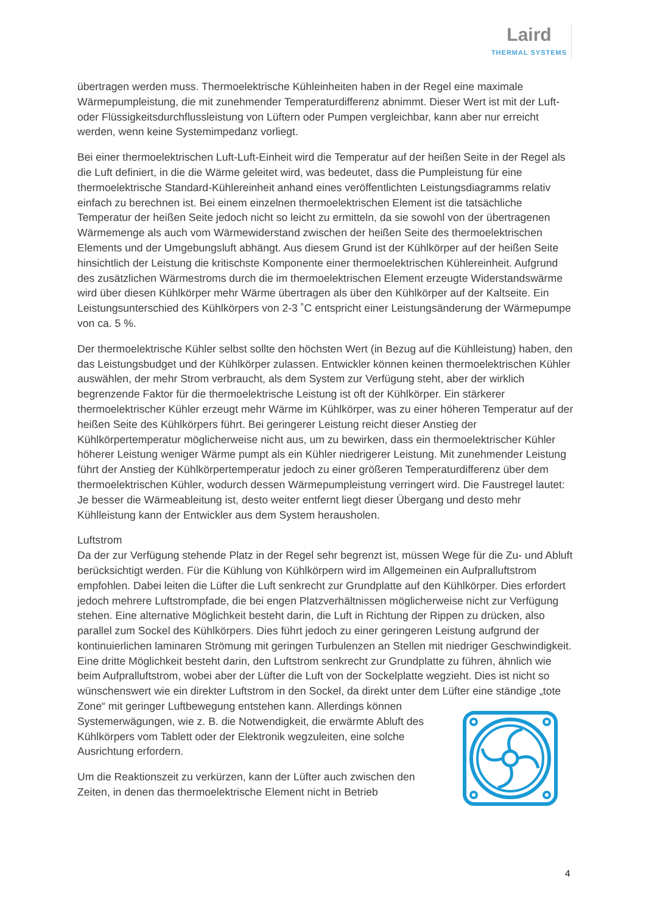Laird
THERMAL SYSTEMS
übertragen werden muss. Thermoelektrische Kühleinheiten haben in der Regel eine maximale Wärmepumpleistung, die mit zunehmender Temperaturdifferenz abnimmt. Dieser Wert ist mit der Luft- oder Flüssigkeitsdurchflussleistung von Lüftern oder Pumpen vergleichbar, kann aber nur erreicht werden, wenn keine Systemimpedanz vorliegt.
Bei einer thermoelektrischen Luft-Luft-Einheit wird die Temperatur auf der heißen Seite in der Regel als die Luft definiert, in die die Wärme geleitet wird, was bedeutet, dass die Pumpleistung für eine thermoelektrische Standard-Kühlereinheit anhand eines veröffentlichten Leistungsdiagramms relativ einfach zu berechnen ist. Bei einem einzelnen thermoelektrischen Element ist die tatsächliche Temperatur der heißen Seite jedoch nicht so leicht zu ermitteln, da sie sowohl von der übertragenen Wärmemenge als auch vom Wärmewiderstand zwischen der heißen Seite des thermoelektrischen Elements und der Umgebungsluft abhängt. Aus diesem Grund ist der Kühlkörper auf der heißen Seite hinsichtlich der Leistung die kritischste Komponente einer thermoelektrischen Kühlereinheit. Aufgrund des zusätzlichen Wärmestroms durch die im thermoelektrischen Element erzeugte Widerstandswärme wird über diesen Kühlkörper mehr Wärme übertragen als über den Kühlkörper auf der Kaltseite. Ein Leistungsunterschied des Kühlkörpers von 2-3 ˚C entspricht einer Leistungsänderung der Wärmepumpe von ca. 5 %.
Der thermoelektrische Kühler selbst sollte den höchsten Wert (in Bezug auf die Kühlleistung) haben, den das Leistungsbudget und der Kühlkörper zulassen. Entwickler können keinen thermoelektrischen Kühler auswählen, der mehr Strom verbraucht, als dem System zur Verfügung steht, aber der wirklich begrenzende Faktor für die thermoelektrische Leistung ist oft der Kühlkörper. Ein stärkerer thermoelektrischer Kühler erzeugt mehr Wärme im Kühlkörper, was zu einer höheren Temperatur auf der heißen Seite des Kühlkörpers führt. Bei geringerer Leistung reicht dieser Anstieg der Kühlkörpertemperatur möglicherweise nicht aus, um zu bewirken, dass ein thermoelektrischer Kühler höherer Leistung weniger Wärme pumpt als ein Kühler niedrigerer Leistung. Mit zunehmender Leistung führt der Anstieg der Kühlkörpertemperatur jedoch zu einer größeren Temperaturdifferenz über dem thermoelektrischen Kühler, wodurch dessen Wärmepumpleistung verringert wird. Die Faustregel lautet: Je besser die Wärmeableitung ist, desto weiter entfernt liegt dieser Übergang und desto mehr Kühlleistung kann der Entwickler aus dem System herausholen.
Luftstrom
Da der zur Verfügung stehende Platz in der Regel sehr begrenzt ist, müssen Wege für die Zu- und Abluft berücksichtigt werden. Für die Kühlung von Kühlkörpern wird im Allgemeinen ein Aufpralluftstrom empfohlen. Dabei leiten die Lüfter die Luft senkrecht zur Grundplatte auf den Kühlkörper. Dies erfordert jedoch mehrere Luftstrompfade, die bei engen Platzverhältnissen möglicherweise nicht zur Verfügung stehen. Eine alternative Möglichkeit besteht darin, die Luft in Richtung der Rippen zu drücken, also parallel zum Sockel des Kühlkörpers. Dies führt jedoch zu einer geringeren Leistung aufgrund der kontinuierlichen laminaren Strömung mit geringen Turbulenzen an Stellen mit niedriger Geschwindigkeit. Eine dritte Möglichkeit besteht darin, den Luftstrom senkrecht zur Grundplatte zu führen, ähnlich wie beim Aufpralluftstrom, wobei aber der Lüfter die Luft von der Sockelplatte wegzieht. Dies ist nicht so wünschenswert wie ein direkter Luftstrom in den Sockel, da direkt unter dem Lüfter eine ständige „tote Zone“ mit geringer Luftbewegung entstehen kann. Allerdings können Systemerwägungen, wie z. B. die Notwendigkeit, die erwärmte Abluft des Kühlkörpers vom Tablett oder der Elektronik wegzuleiten, eine solche Ausrichtung erfordern.
Um die Reaktionszeit zu verkürzen, kann der Lüfter auch zwischen den Zeiten, in denen das thermoelektrische Element nicht in Betrieb
4